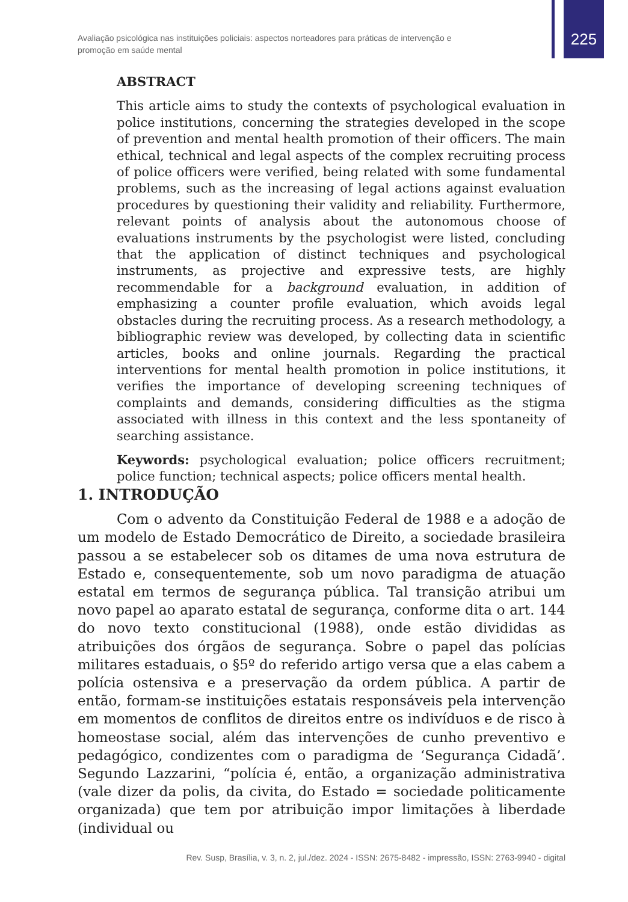225
Avaliação psicológica nas instituições policiais: aspectos norteadores para práticas de intervenção e promoção em saúde mental
ABSTRACT
This article aims to study the contexts of psychological evaluation in police institutions, concerning the strategies developed in the scope of prevention and mental health promotion of their officers. The main ethical, technical and legal aspects of the complex recruiting process of police officers were verified, being related with some fundamental problems, such as the increasing of legal actions against evaluation procedures by questioning their validity and reliability. Furthermore, relevant points of analysis about the autonomous choose of evaluations instruments by the psychologist were listed, concluding that the application of distinct techniques and psychological instruments, as projective and expressive tests, are highly recommendable for a background evaluation, in addition of emphasizing a counter profile evaluation, which avoids legal obstacles during the recruiting process. As a research methodology, a bibliographic review was developed, by collecting data in scientific articles, books and online journals. Regarding the practical interventions for mental health promotion in police institutions, it verifies the importance of developing screening techniques of complaints and demands, considering difficulties as the stigma associated with illness in this context and the less spontaneity of searching assistance.
Keywords: psychological evaluation; police officers recruitment; police function; technical aspects; police officers mental health.
1. INTRODUÇÃO
Com o advento da Constituição Federal de 1988 e a adoção de um modelo de Estado Democrático de Direito, a sociedade brasileira passou a se estabelecer sob os ditames de uma nova estrutura de Estado e, consequentemente, sob um novo paradigma de atuação estatal em termos de segurança pública. Tal transição atribui um novo papel ao aparato estatal de segurança, conforme dita o art. 144 do novo texto constitucional (1988), onde estão divididas as atribuições dos órgãos de segurança. Sobre o papel das polícias militares estaduais, o §5º do referido artigo versa que a elas cabem a polícia ostensiva e a preservação da ordem pública. A partir de então, formam-se instituições estatais responsáveis pela intervenção em momentos de conflitos de direitos entre os indivíduos e de risco à homeostase social, além das intervenções de cunho preventivo e pedagógico, condizentes com o paradigma de ‘Segurança Cidadã’. Segundo Lazzarini, “polícia é, então, a organização administrativa (vale dizer da polis, da civita, do Estado = sociedade politicamente organizada) que tem por atribuição impor limitações à liberdade (individual ou
Rev. Susp, Brasília, v. 3, n. 2, jul./dez. 2024 - ISSN: 2675-8482 - impressão, ISSN: 2763-9940 - digital